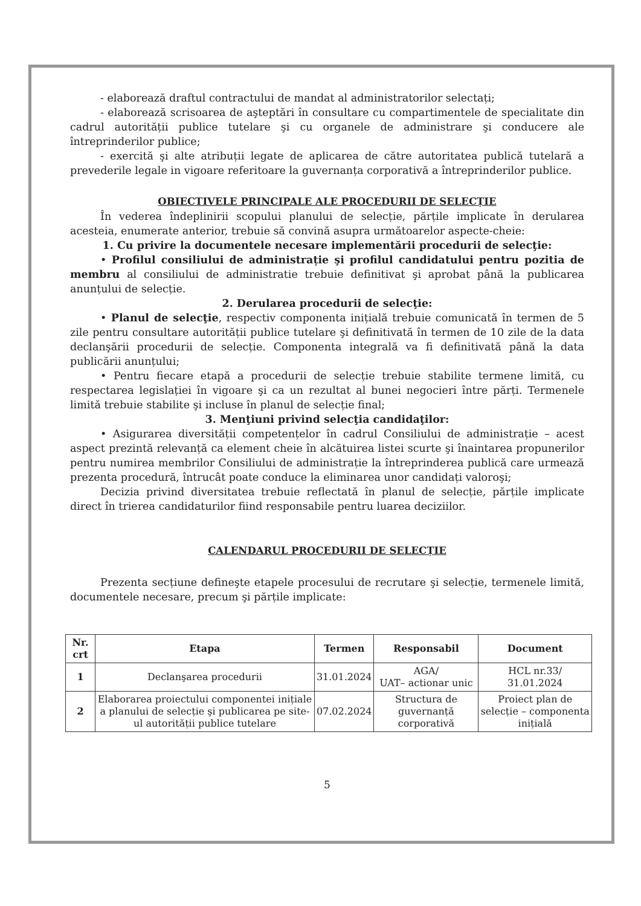- elaborează draftul contractului de mandat al administratorilor selectați;
- elaborează scrisoarea de aşteptări în consultare cu compartimentele de specialitate din cadrul autorității publice tutelare şi cu organele de administrare şi conducere ale întreprinderilor publice;
- exercită şi alte atribuții legate de aplicarea de către autoritatea publică tutelară a prevederile legale in vigoare referitoare la guvernanța corporativă a întreprinderilor publice.
OBIECTIVELE PRINCIPALE ALE PROCEDURII DE SELECȚIE
În vederea îndeplinirii scopului planului de selecție, părțile implicate în derularea acesteia, enumerate anterior, trebuie să convină asupra următoarelor aspecte-cheie:
1. Cu privire la documentele necesare implementării procedurii de selecţie:
• Profilul consiliului de administrație şi profilul candidatului pentru pozitia de membru al consiliului de administratie trebuie definitivat şi aprobat până la publicarea anunțului de selecție.
2. Derularea procedurii de selecţie:
• Planul de selecţie, respectiv componenta inițială trebuie comunicată în termen de 5 zile pentru consultare autorității publice tutelare şi definitivată în termen de 10 zile de la data declanşării procedurii de selecție. Componenta integrală va fi definitivată până la data publicării anunțului;
• Pentru fiecare etapă a procedurii de selecție trebuie stabilite termene limită, cu respectarea legislației în vigoare şi ca un rezultat al bunei negocieri între părți. Termenele limită trebuie stabilite şi incluse în planul de selecție final;
3. Menţiuni privind selecţia candidaţilor:
• Asigurarea diversității competențelor în cadrul Consiliului de administrație – acest aspect prezintă relevanță ca element cheie în alcătuirea listei scurte şi înaintarea propunerilor pentru numirea membrilor Consiliului de administrație la întreprinderea publică care urmează prezenta procedură, întrucât poate conduce la eliminarea unor candidați valoroşi;
Decizia privind diversitatea trebuie reflectată în planul de selecție, părțile implicate direct în trierea candidaturilor fiind responsabile pentru luarea deciziilor.
CALENDARUL PROCEDURII DE SELECȚIE
Prezenta secțiune defineşte etapele procesului de recrutare şi selecție, termenele limită, documentele necesare, precum şi părțile implicate:
| Nr. crt | Etapa | Termen | Responsabil | Document |
| --- | --- | --- | --- | --- |
| 1 | Declanşarea procedurii | 31.01.2024 | AGA/ UAT– actionar unic | HCL nr.33/ 31.01.2024 |
| 2 | Elaborarea proiectului componentei inițiale a planului de selecție şi publicarea pe site-ul autorității publice tutelare | 07.02.2024 | Structura de guvernanță corporativă | Proiect plan de selecție – componenta inițială |
5